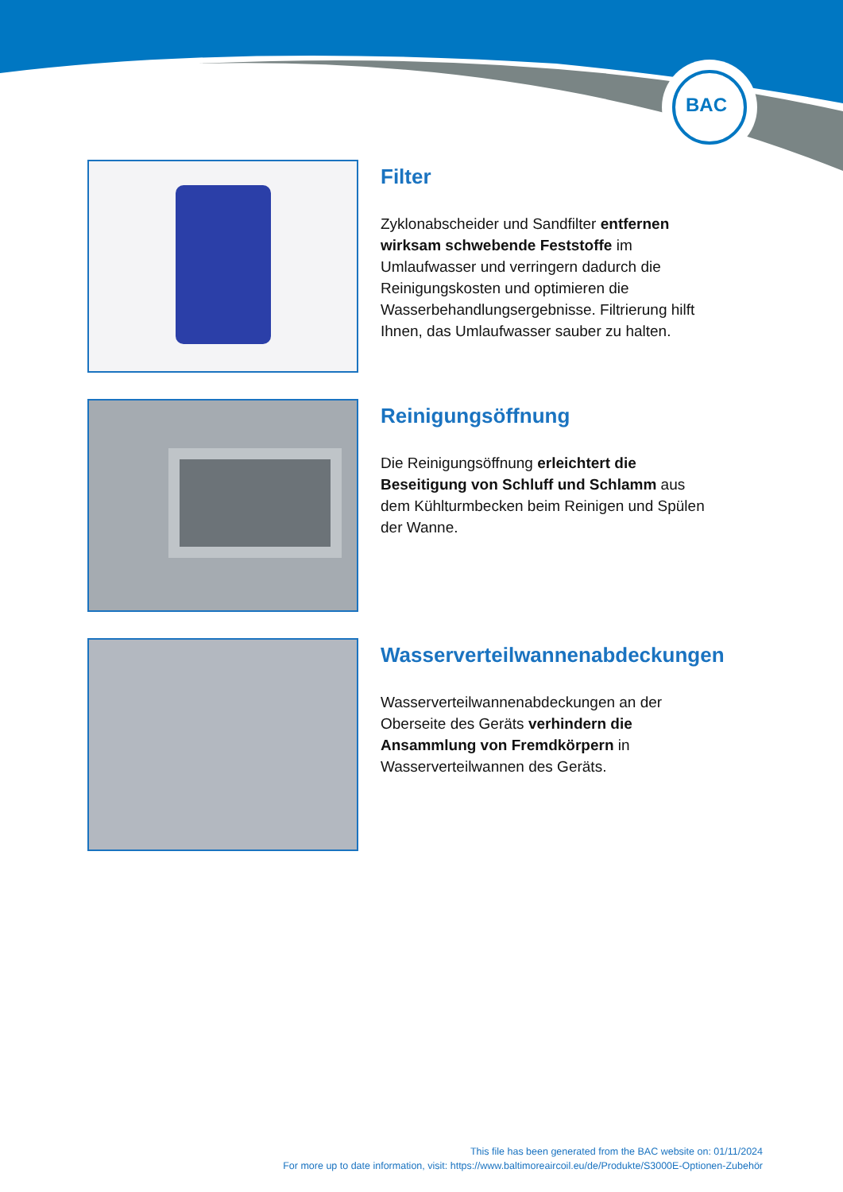BAC
Filter
Zyklonabscheider und Sandfilter entfernen wirksam schwebende Feststoffe im Umlaufwasser und verringern dadurch die Reinigungskosten und optimieren die Wasserbehandlungsergebnisse. Filtrierung hilft Ihnen, das Umlaufwasser sauber zu halten.
Reinigungsöffnung
Die Reinigungsöffnung erleichtert die Beseitigung von Schluff und Schlamm aus dem Kühlturmbecken beim Reinigen und Spülen der Wanne.
Wasserverteilwannenabdeckungen
Wasserverteilwannenabdeckungen an der Oberseite des Geräts verhindern die Ansammlung von Fremdkörpern in Wasserverteilwannen des Geräts.
This file has been generated from the BAC website on: 01/11/2024
For more up to date information, visit: https://www.baltimoreaircoil.eu/de/Produkte/S3000E-Optionen-Zubehör